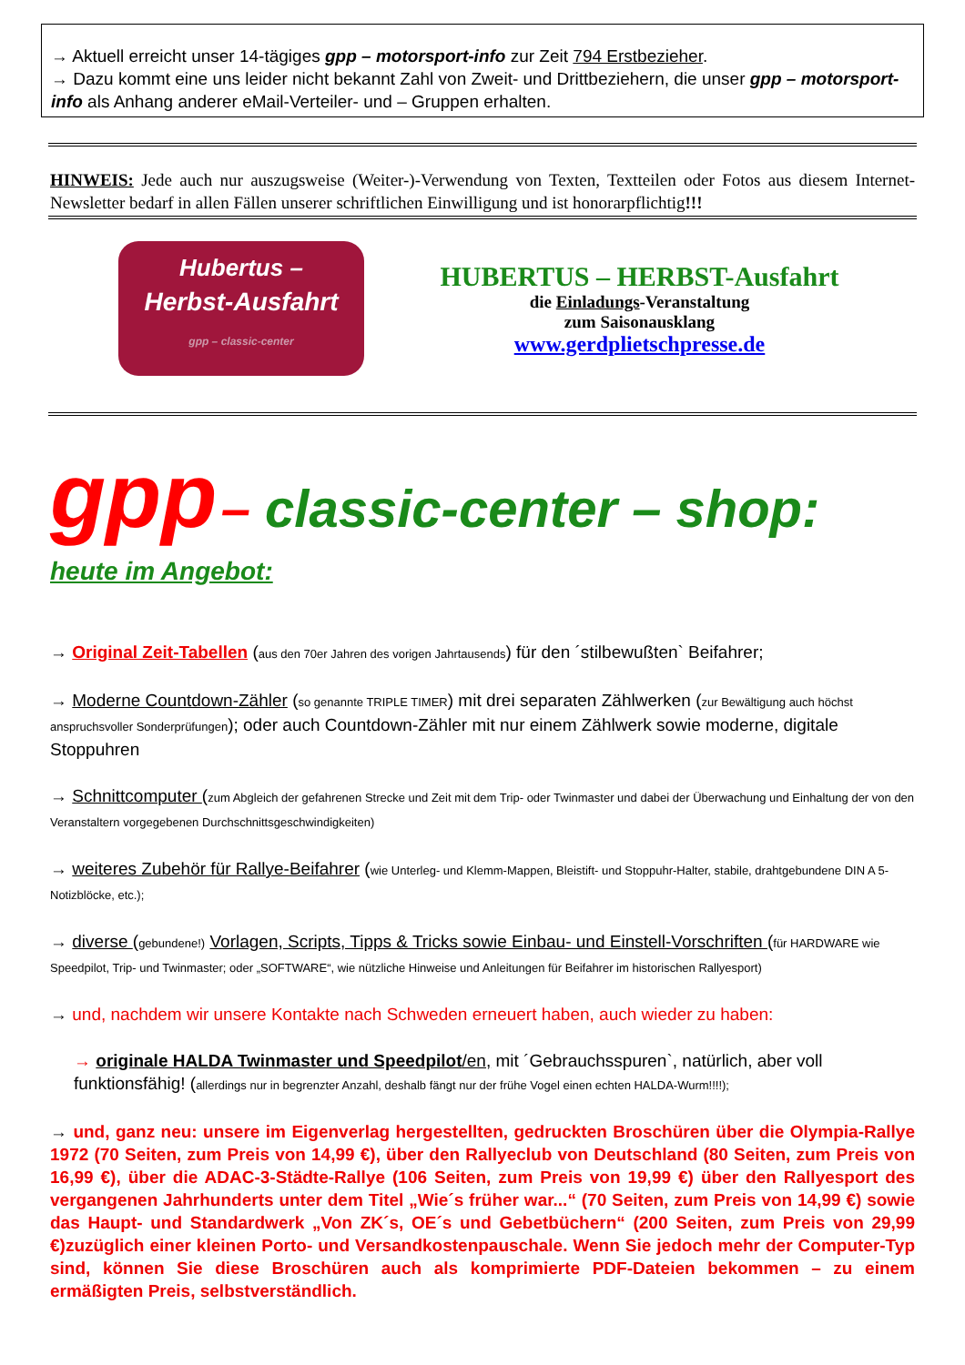→ Aktuell erreicht unser 14-tägiges gpp – motorsport-info zur Zeit 794 Erstbezieher.
→ Dazu kommt eine uns leider nicht bekannt Zahl von Zweit- und Drittbeziehern, die unser gpp – motorsport-info als Anhang anderer eMail-Verteiler- und – Gruppen erhalten.
HINWEIS: Jede auch nur auszugsweise (Weiter-)-Verwendung von Texten, Textteilen oder Fotos aus diesem Internet-Newsletter bedarf in allen Fällen unserer schriftlichen Einwilligung und ist honorarpflichtig!!!
Hubertus –
Herbst-Ausfahrt
gpp – classic-center
HUBERTUS – HERBST-Ausfahrt
die Einladungs-Veranstaltung
zum Saisonausklang
www.gerdplietschpresse.de
gpp – classic-center – shop:
heute im Angebot:
→ Original Zeit-Tabellen (aus den 70er Jahren des vorigen Jahrtausends) für den ´stilbewußten` Beifahrer;
→ Moderne Countdown-Zähler (so genannte TRIPLE TIMER) mit drei separaten Zählwerken (zur Bewältigung auch höchst anspruchsvoller Sonderprüfungen); oder auch Countdown-Zähler mit nur einem Zählwerk sowie moderne, digitale Stoppuhren
→ Schnittcomputer (zum Abgleich der gefahrenen Strecke und Zeit mit dem Trip- oder Twinmaster und dabei der Überwachung und Einhaltung der von den Veranstaltern vorgegebenen Durchschnittsgeschwindigkeiten)
→ weiteres Zubehör für Rallye-Beifahrer (wie Unterleg- und Klemm-Mappen, Bleistift- und Stoppuhr-Halter, stabile, drahtgebundene DIN A 5-Notizblöcke, etc.);
→ diverse (gebundene!) Vorlagen, Scripts, Tipps & Tricks sowie Einbau- und Einstell-Vorschriften (für HARDWARE wie Speedpilot, Trip- und Twinmaster; oder „SOFTWARE“, wie nützliche Hinweise und Anleitungen für Beifahrer im historischen Rallyesport)
→ und, nachdem wir unsere Kontakte nach Schweden erneuert haben, auch wieder zu haben:
→ originale HALDA Twinmaster und Speedpilot/en, mit ´Gebrauchsspuren`, natürlich, aber voll funktionsfähig! (allerdings nur in begrenzter Anzahl, deshalb fängt nur der frühe Vogel einen echten HALDA-Wurm!!!!);
→ und, ganz neu: unsere im Eigenverlag hergestellten, gedruckten Broschüren über die Olympia-Rallye 1972 (70 Seiten, zum Preis von 14,99 €), über den Rallyeclub von Deutschland (80 Seiten, zum Preis von 16,99 €), über die ADAC-3-Städte-Rallye (106 Seiten, zum Preis von 19,99 €) über den Rallyesport des vergangenen Jahrhunderts unter dem Titel „Wie´s früher war...“ (70 Seiten, zum Preis von 14,99 €) sowie das Haupt- und Standardwerk „Von ZK´s, OE´s und Gebetbüchern“ (200 Seiten, zum Preis von 29,99 €)zuzüglich einer kleinen Porto- und Versandkostenpauschale. Wenn Sie jedoch mehr der Computer-Typ sind, können Sie diese Broschüren auch als komprimierte PDF-Dateien bekommen – zu einem ermäßigten Preis, selbstverständlich.